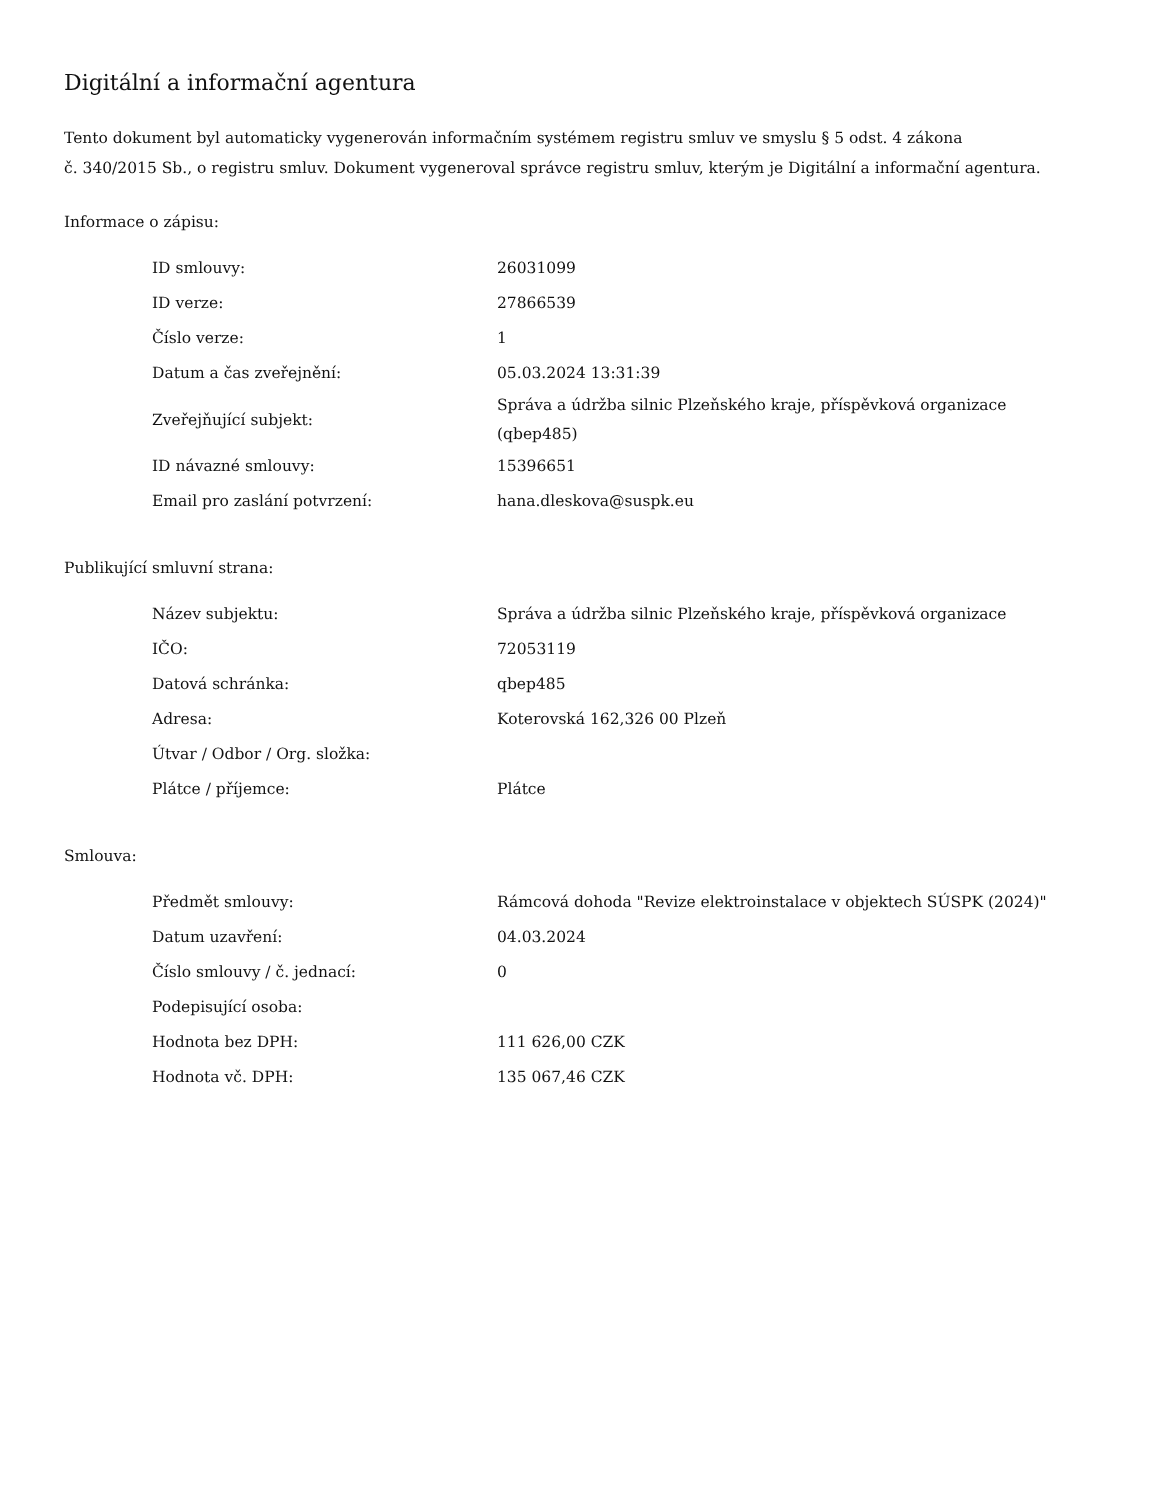Digitální a informační agentura
Tento dokument byl automaticky vygenerován informačním systémem registru smluv ve smyslu § 5 odst. 4 zákona
č. 340/2015 Sb., o registru smluv. Dokument vygeneroval správce registru smluv, kterým je Digitální a informační agentura.
Informace o zápisu:
| ID smlouvy: | 26031099 |
| ID verze: | 27866539 |
| Číslo verze: | 1 |
| Datum a čas zveřejnění: | 05.03.2024 13:31:39 |
| Zveřejňující subjekt: | Správa a údržba silnic Plzeňského kraje, příspěvková organizace (qbep485) |
| ID návazné smlouvy: | 15396651 |
| Email pro zaslání potvrzení: | hana.dleskova@suspk.eu |
Publikující smluvní strana:
| Název subjektu: | Správa a údržba silnic Plzeňského kraje, příspěvková organizace |
| IČO: | 72053119 |
| Datová schránka: | qbep485 |
| Adresa: | Koterovská 162,326 00 Plzeň |
| Útvar / Odbor / Org. složka: | |
| Plátce / příjemce: | Plátce |
Smlouva:
| Předmět smlouvy: | Rámcová dohoda "Revize elektroinstalace v objektech SÚSPK (2024)" |
| Datum uzavření: | 04.03.2024 |
| Číslo smlouvy / č. jednací: | 0 |
| Podepisující osoba: | |
| Hodnota bez DPH: | 111 626,00 CZK |
| Hodnota vč. DPH: | 135 067,46 CZK |